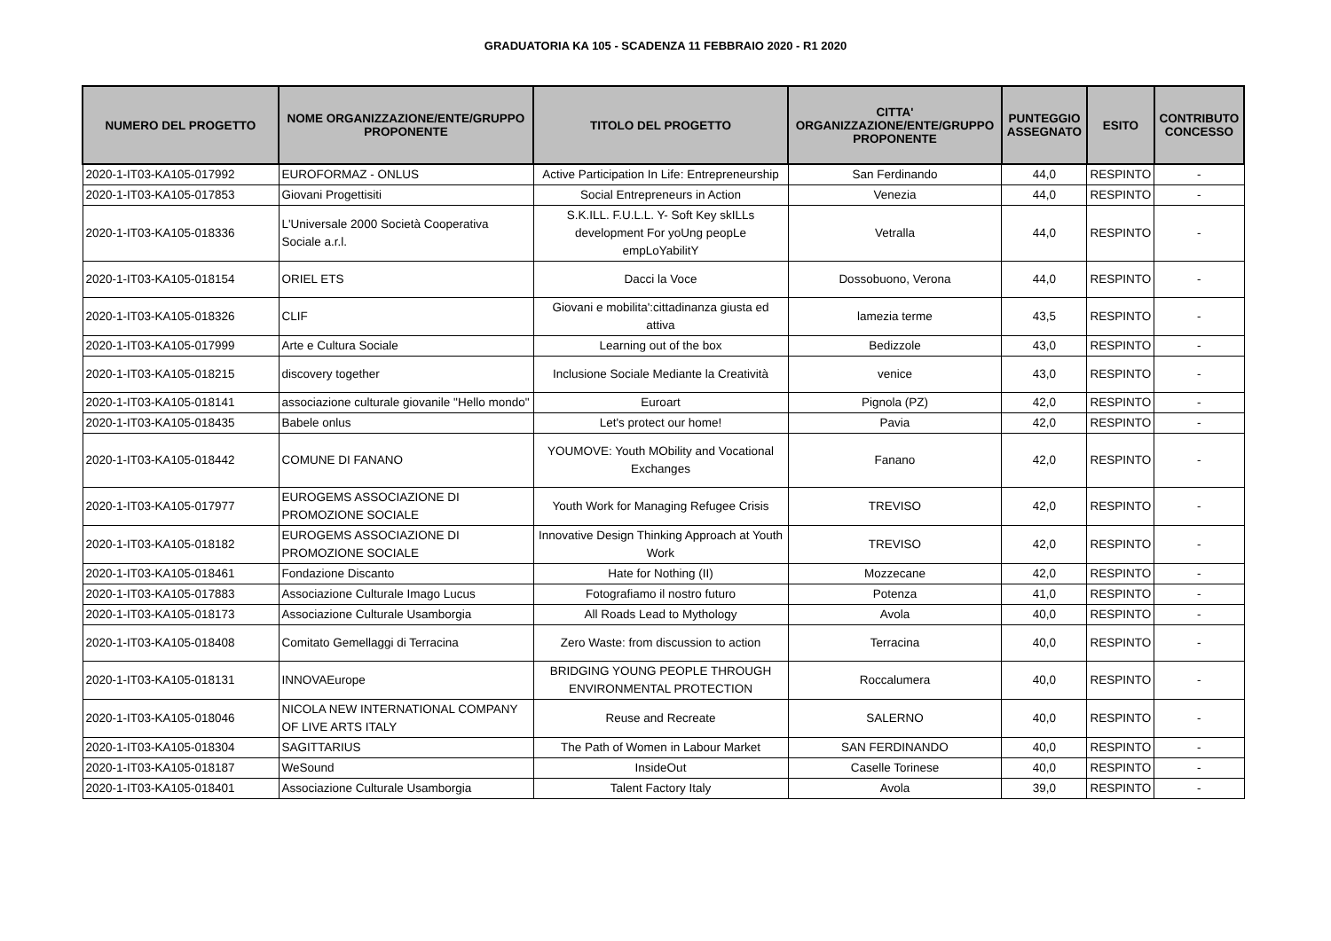GRADUATORIA KA 105 - SCADENZA 11 FEBBRAIO 2020 - R1 2020
| NUMERO DEL PROGETTO | NOME ORGANIZZAZIONE/ENTE/GRUPPO PROPONENTE | TITOLO DEL PROGETTO | CITTA' ORGANIZZAZIONE/ENTE/GRUPPO PROPONENTE | PUNTEGGIO ASSEGNATO | ESITO | CONTRIBUTO CONCESSO |
| --- | --- | --- | --- | --- | --- | --- |
| 2020-1-IT03-KA105-017992 | EUROFORMAZ - ONLUS | Active Participation In Life: Entrepreneurship | San Ferdinando | 44,0 | RESPINTO | - |
| 2020-1-IT03-KA105-017853 | Giovani Progettisiti | Social Entrepreneurs in Action | Venezia | 44,0 | RESPINTO | - |
| 2020-1-IT03-KA105-018336 | L'Universale 2000 Società Cooperativa Sociale a.r.l. | S.K.ILL. F.U.L.L. Y- Soft Key skILLs development For yoUng peopLe empLoYabilitY | Vetralla | 44,0 | RESPINTO | - |
| 2020-1-IT03-KA105-018154 | ORIEL ETS | Dacci la Voce | Dossobuono, Verona | 44,0 | RESPINTO | - |
| 2020-1-IT03-KA105-018326 | CLIF | Giovani e mobilita':cittadinanza giusta ed attiva | lamezia terme | 43,5 | RESPINTO | - |
| 2020-1-IT03-KA105-017999 | Arte e Cultura Sociale | Learning out of the box | Bedizzole | 43,0 | RESPINTO | - |
| 2020-1-IT03-KA105-018215 | discovery together | Inclusione Sociale Mediante la Creatività | venice | 43,0 | RESPINTO | - |
| 2020-1-IT03-KA105-018141 | associazione culturale giovanile "Hello mondo" | Euroart | Pignola (PZ) | 42,0 | RESPINTO | - |
| 2020-1-IT03-KA105-018435 | Babele onlus | Let's protect our home! | Pavia | 42,0 | RESPINTO | - |
| 2020-1-IT03-KA105-018442 | COMUNE DI FANANO | YOUMOVE: Youth MObility and Vocational Exchanges | Fanano | 42,0 | RESPINTO | - |
| 2020-1-IT03-KA105-017977 | EUROGEMS ASSOCIAZIONE DI PROMOZIONE SOCIALE | Youth Work for Managing Refugee Crisis | TREVISO | 42,0 | RESPINTO | - |
| 2020-1-IT03-KA105-018182 | EUROGEMS ASSOCIAZIONE DI PROMOZIONE SOCIALE | Innovative Design Thinking Approach at Youth Work | TREVISO | 42,0 | RESPINTO | - |
| 2020-1-IT03-KA105-018461 | Fondazione Discanto | Hate for Nothing (II) | Mozzecane | 42,0 | RESPINTO | - |
| 2020-1-IT03-KA105-017883 | Associazione Culturale Imago Lucus | Fotografiamo il nostro futuro | Potenza | 41,0 | RESPINTO | - |
| 2020-1-IT03-KA105-018173 | Associazione Culturale Usamborgia | All Roads Lead to Mythology | Avola | 40,0 | RESPINTO | - |
| 2020-1-IT03-KA105-018408 | Comitato Gemellaggi di Terracina | Zero Waste: from discussion to action | Terracina | 40,0 | RESPINTO | - |
| 2020-1-IT03-KA105-018131 | INNOVAEurope | BRIDGING YOUNG PEOPLE THROUGH ENVIRONMENTAL PROTECTION | Roccalumera | 40,0 | RESPINTO | - |
| 2020-1-IT03-KA105-018046 | NICOLA NEW INTERNATIONAL COMPANY OF LIVE ARTS ITALY | Reuse and Recreate | SALERNO | 40,0 | RESPINTO | - |
| 2020-1-IT03-KA105-018304 | SAGITTARIUS | The Path of Women in Labour Market | SAN FERDINANDO | 40,0 | RESPINTO | - |
| 2020-1-IT03-KA105-018187 | WeSound | InsideOut | Caselle Torinese | 40,0 | RESPINTO | - |
| 2020-1-IT03-KA105-018401 | Associazione Culturale Usamborgia | Talent Factory Italy | Avola | 39,0 | RESPINTO | - |